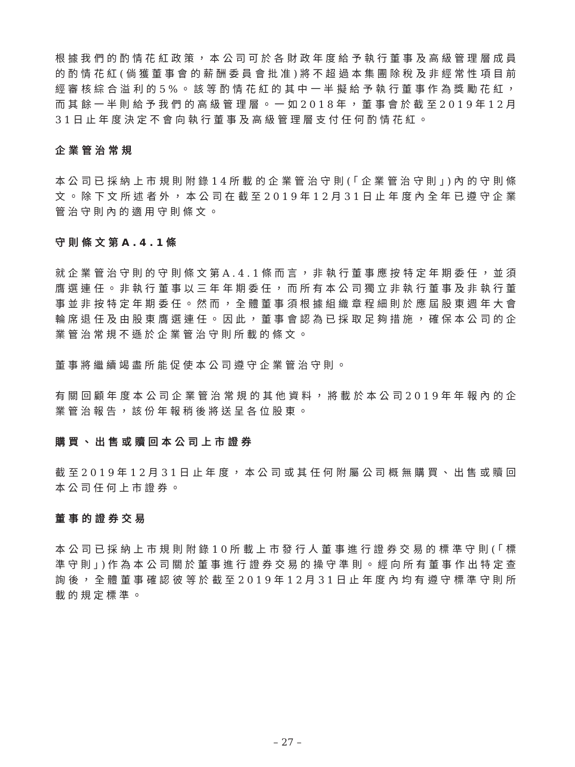根據我們的酌情花紅政策，本公司可於各財政年度給予執行董事及高級管理層成員的酌情花紅(倘獲董事會的薪酬委員會批准)將不超過本集團除稅及非經常性項目前經審核綜合溢利的5%。該等酌情花紅的其中一半擬給予執行董事作為獎勵花紅，而其餘一半則給予我們的高級管理層。一如2018年，董事會於截至2019年12月31日止年度決定不會向執行董事及高級管理層支付任何酌情花紅。
企業管治常規
本公司已採納上市規則附錄14所載的企業管治守則(「企業管治守則」)內的守則條文。除下文所述者外，本公司在截至2019年12月31日止年度內全年已遵守企業管治守則內的適用守則條文。
守則條文第A.4.1條
就企業管治守則的守則條文第A.4.1條而言，非執行董事應按特定年期委任，並須膺選連任。非執行董事以三年年期委任，而所有本公司獨立非執行董事及非執行董事並非按特定年期委任。然而，全體董事須根據組織章程細則於應屆股東週年大會輪席退任及由股東膺選連任。因此，董事會認為已採取足夠措施，確保本公司的企業管治常規不遜於企業管治守則所載的條文。
董事將繼續竭盡所能促使本公司遵守企業管治守則。
有關回顧年度本公司企業管治常規的其他資料，將載於本公司2019年年報內的企業管治報告，該份年報稍後將送呈各位股東。
購買、出售或贖回本公司上市證券
截至2019年12月31日止年度，本公司或其任何附屬公司概無購買、出售或贖回本公司任何上市證券。
董事的證券交易
本公司已採納上市規則附錄10所載上市發行人董事進行證券交易的標準守則(「標準守則」)作為本公司關於董事進行證券交易的操守準則。經向所有董事作出特定查詢後，全體董事確認彼等於截至2019年12月31日止年度內均有遵守標準守則所載的規定標準。
– 27 –